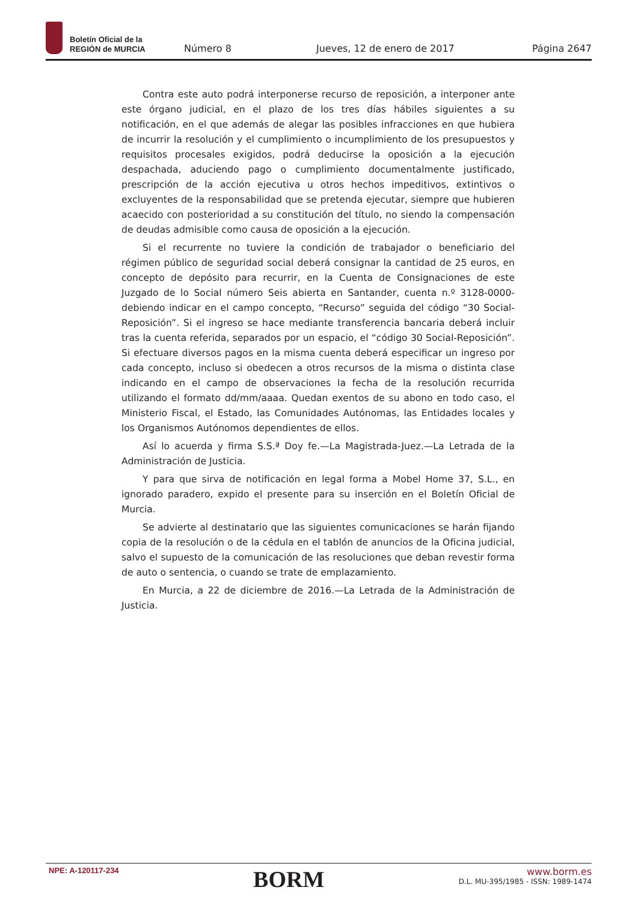Boletín Oficial de la
REGIÓN de MURCIA
Número 8 Jueves, 12 de enero de 2017 Página 2647
Contra este auto podrá interponerse recurso de reposición, a interponer ante este órgano judicial, en el plazo de los tres días hábiles siguientes a su notificación, en el que además de alegar las posibles infracciones en que hubiera de incurrir la resolución y el cumplimiento o incumplimiento de los presupuestos y requisitos procesales exigidos, podrá deducirse la oposición a la ejecución despachada, aduciendo pago o cumplimiento documentalmente justificado, prescripción de la acción ejecutiva u otros hechos impeditivos, extintivos o excluyentes de la responsabilidad que se pretenda ejecutar, siempre que hubieren acaecido con posterioridad a su constitución del título, no siendo la compensación de deudas admisible como causa de oposición a la ejecución.
Si el recurrente no tuviere la condición de trabajador o beneficiario del régimen público de seguridad social deberá consignar la cantidad de 25 euros, en concepto de depósito para recurrir, en la Cuenta de Consignaciones de este Juzgado de lo Social número Seis abierta en Santander, cuenta n.º 3128-0000- debiendo indicar en el campo concepto, “Recurso” seguida del código “30 Social-Reposición”. Si el ingreso se hace mediante transferencia bancaria deberá incluir tras la cuenta referida, separados por un espacio, el “código 30 Social-Reposición”. Si efectuare diversos pagos en la misma cuenta deberá especificar un ingreso por cada concepto, incluso si obedecen a otros recursos de la misma o distinta clase indicando en el campo de observaciones la fecha de la resolución recurrida utilizando el formato dd/mm/aaaa. Quedan exentos de su abono en todo caso, el Ministerio Fiscal, el Estado, las Comunidades Autónomas, las Entidades locales y los Organismos Autónomos dependientes de ellos.
Así lo acuerda y firma S.S.ª Doy fe.—La Magistrada-Juez.—La Letrada de la Administración de Justicia.
Y para que sirva de notificación en legal forma a Mobel Home 37, S.L., en ignorado paradero, expido el presente para su inserción en el Boletín Oficial de Murcia.
Se advierte al destinatario que las siguientes comunicaciones se harán fijando copia de la resolución o de la cédula en el tablón de anuncios de la Oficina judicial, salvo el supuesto de la comunicación de las resoluciones que deban revestir forma de auto o sentencia, o cuando se trate de emplazamiento.
En Murcia, a 22 de diciembre de 2016.—La Letrada de la Administración de Justicia.
NPE: A-120117-234
BORM
www.borm.es
D.L. MU-395/1985 - ISSN: 1989-1474